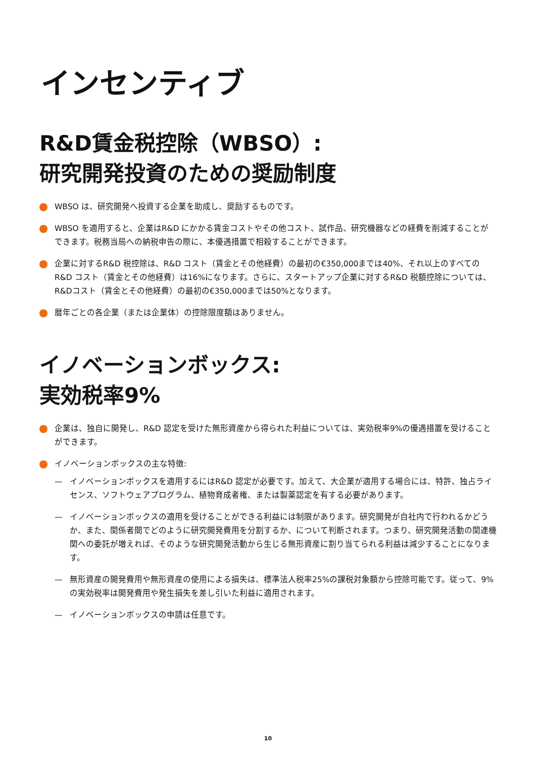インセンティブ
R&D賃金税控除（WBSO）:
研究開発投資のための奨励制度
WBSO は、研究開発へ投資する企業を助成し、奨励するものです。
WBSO を適用すると、企業はR&D にかかる賃金コストやその他コスト、試作品、研究機器などの経費を削減することができます。税務当局への納税申告の際に、本優遇措置で相殺することができます。
企業に対するR&D 税控除は、R&D コスト（賃金とその他経費）の最初の€350,000までは40%、それ以上のすべてのR&D コスト（賃金とその他経費）は16%になります。さらに、スタートアップ企業に対するR&D 税額控除については、R&Dコスト（賃金とその他経費）の最初の€350,000までは50%となります。
暦年ごとの各企業（または企業体）の控除限度額はありません。
イノベーションボックス:
実効税率9%
企業は、独自に開発し、R&D 認定を受けた無形資産から得られた利益については、実効税率9%の優遇措置を受けることができます。
イノベーションボックスの主な特徴:
— イノベーションボックスを適用するにはR&D 認定が必要です。加えて、大企業が適用する場合には、特許、独占ライセンス、ソフトウェアプログラム、植物育成者権、または製薬認定を有する必要があります。
— イノベーションボックスの適用を受けることができる利益には制限があります。研究開発が自社内で行われるかどうか、また、関係者間でどのように研究開発費用を分割するか、について判断されます。つまり、研究開発活動の関連機関への委託が増えれば、そのような研究開発活動から生じる無形資産に割り当てられる利益は減少することになります。
— 無形資産の開発費用や無形資産の使用による損失は、標準法人税率25%の課税対象額から控除可能です。従って、9%の実効税率は開発費用や発生損失を差し引いた利益に適用されます。
— イノベーションボックスの申請は任意です。
10